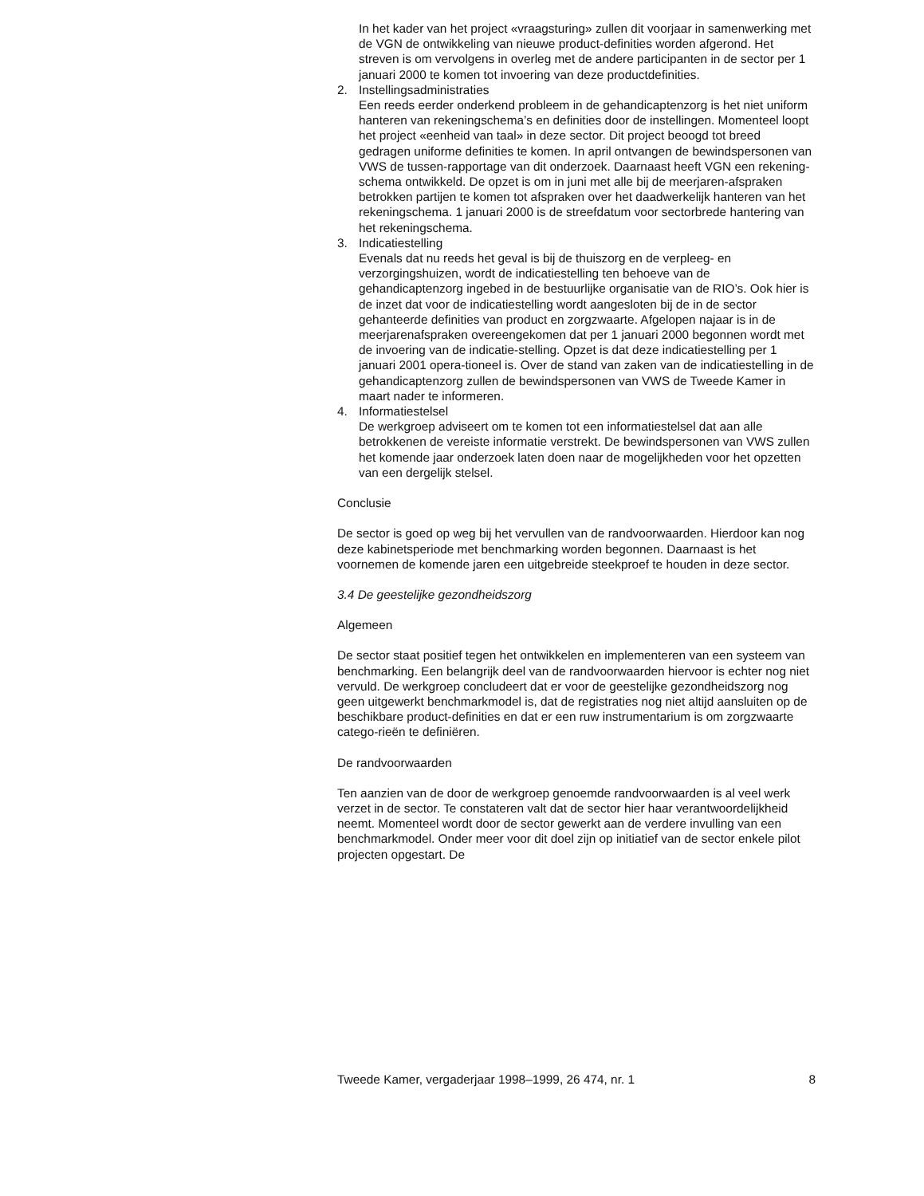In het kader van het project «vraagsturing» zullen dit voorjaar in samenwerking met de VGN de ontwikkeling van nieuwe product-definities worden afgerond. Het streven is om vervolgens in overleg met de andere participanten in de sector per 1 januari 2000 te komen tot invoering van deze productdefinities.
2. Instellingsadministraties
Een reeds eerder onderkend probleem in de gehandicaptenzorg is het niet uniform hanteren van rekeningschema’s en definities door de instellingen. Momenteel loopt het project «eenheid van taal» in deze sector. Dit project beoogd tot breed gedragen uniforme definities te komen. In april ontvangen de bewindspersonen van VWS de tussen-rapportage van dit onderzoek. Daarnaast heeft VGN een rekening-schema ontwikkeld. De opzet is om in juni met alle bij de meerjaren-afspraken betrokken partijen te komen tot afspraken over het daadwerkelijk hanteren van het rekeningschema. 1 januari 2000 is de streefdatum voor sectorbrede hantering van het rekeningschema.
3. Indicatiestelling
Evenals dat nu reeds het geval is bij de thuiszorg en de verpleeg- en verzorgingshuizen, wordt de indicatiestelling ten behoeve van de gehandicaptenzorg ingebed in de bestuurlijke organisatie van de RIO’s. Ook hier is de inzet dat voor de indicatiestelling wordt aangesloten bij de in de sector gehanteerde definities van product en zorgzwaarte. Afgelopen najaar is in de meerjarenafspraken overeengekomen dat per 1 januari 2000 begonnen wordt met de invoering van de indicatie-stelling. Opzet is dat deze indicatiestelling per 1 januari 2001 opera-tioneel is. Over de stand van zaken van de indicatiestelling in de gehandicaptenzorg zullen de bewindspersonen van VWS de Tweede Kamer in maart nader te informeren.
4. Informatiestelsel
De werkgroep adviseert om te komen tot een informatiestelsel dat aan alle betrokkenen de vereiste informatie verstrekt. De bewindspersonen van VWS zullen het komende jaar onderzoek laten doen naar de mogelijkheden voor het opzetten van een dergelijk stelsel.
Conclusie
De sector is goed op weg bij het vervullen van de randvoorwaarden. Hierdoor kan nog deze kabinetsperiode met benchmarking worden begonnen. Daarnaast is het voornemen de komende jaren een uitgebreide steekproef te houden in deze sector.
3.4 De geestelijke gezondheidszorg
Algemeen
De sector staat positief tegen het ontwikkelen en implementeren van een systeem van benchmarking. Een belangrijk deel van de randvoorwaarden hiervoor is echter nog niet vervuld. De werkgroep concludeert dat er voor de geestelijke gezondheidszorg nog geen uitgewerkt benchmarkmodel is, dat de registraties nog niet altijd aansluiten op de beschikbare product-definities en dat er een ruw instrumentarium is om zorgzwaarte catego-rieën te definiëren.
De randvoorwaarden
Ten aanzien van de door de werkgroep genoemde randvoorwaarden is al veel werk verzet in de sector. Te constateren valt dat de sector hier haar verantwoordelijkheid neemt. Momenteel wordt door de sector gewerkt aan de verdere invulling van een benchmarkmodel. Onder meer voor dit doel zijn op initiatief van de sector enkele pilot projecten opgestart. De
Tweede Kamer, vergaderjaar 1998–1999, 26 474, nr. 1 8